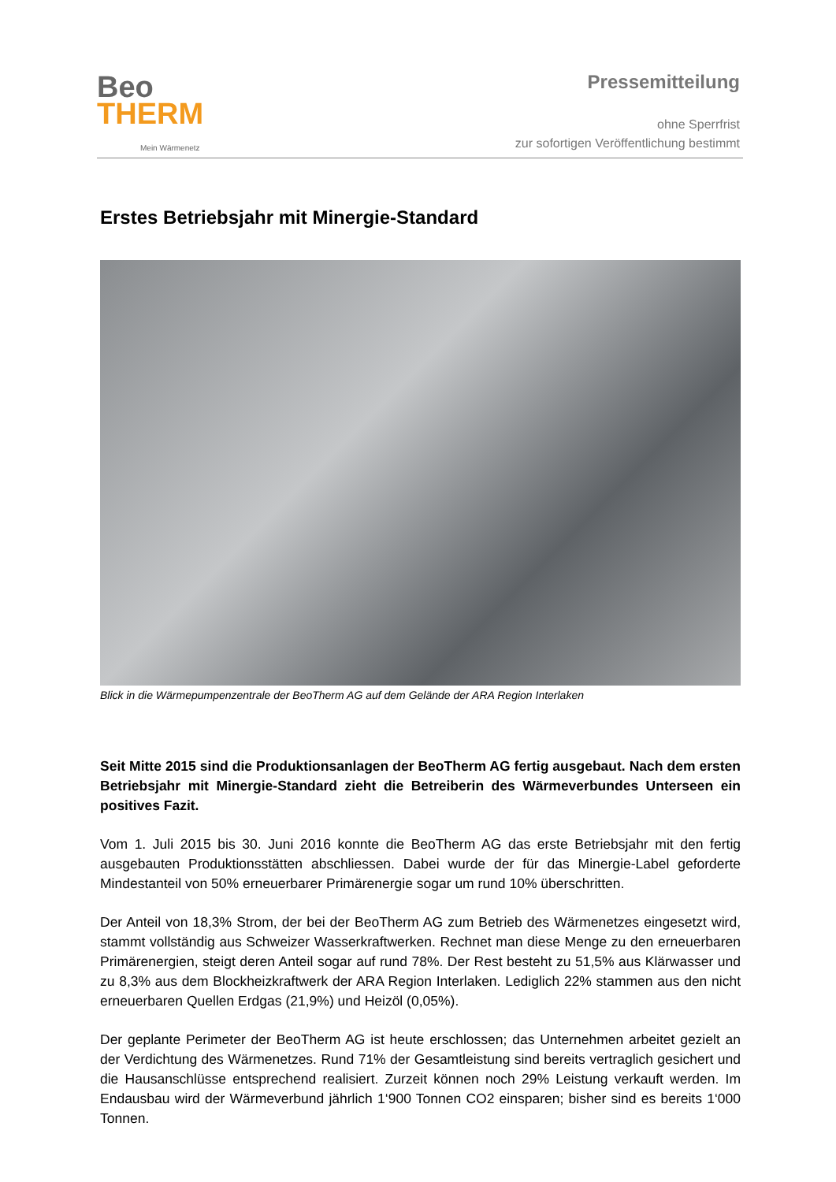Beo
THERM
Mein Wärmenetz
Pressemitteilung
ohne Sperrfrist
zur sofortigen Veröffentlichung bestimmt
Erstes Betriebsjahr mit Minergie-Standard
Blick in die Wärmepumpenzentrale der BeoTherm AG auf dem Gelände der ARA Region Interlaken
Seit Mitte 2015 sind die Produktionsanlagen der BeoTherm AG fertig ausgebaut. Nach dem ersten Betriebsjahr mit Minergie-Standard zieht die Betreiberin des Wärmeverbundes Unterseen ein positives Fazit.
Vom 1. Juli 2015 bis 30. Juni 2016 konnte die BeoTherm AG das erste Betriebsjahr mit den fertig ausgebauten Produktionsstätten abschliessen. Dabei wurde der für das Minergie-Label geforderte Mindestanteil von 50% erneuerbarer Primärenergie sogar um rund 10% überschritten.
Der Anteil von 18,3% Strom, der bei der BeoTherm AG zum Betrieb des Wärmenetzes eingesetzt wird, stammt vollständig aus Schweizer Wasserkraftwerken. Rechnet man diese Menge zu den erneuerbaren Primärenergien, steigt deren Anteil sogar auf rund 78%. Der Rest besteht zu 51,5% aus Klärwasser und zu 8,3% aus dem Blockheizkraftwerk der ARA Region Interlaken. Lediglich 22% stammen aus den nicht erneuerbaren Quellen Erdgas (21,9%) und Heizöl (0,05%).
Der geplante Perimeter der BeoTherm AG ist heute erschlossen; das Unternehmen arbeitet gezielt an der Verdichtung des Wärmenetzes. Rund 71% der Gesamtleistung sind bereits vertraglich gesichert und die Hausanschlüsse entsprechend realisiert. Zurzeit können noch 29% Leistung verkauft werden. Im Endausbau wird der Wärmeverbund jährlich 1‘900 Tonnen CO2 einsparen; bisher sind es bereits 1‘000 Tonnen.